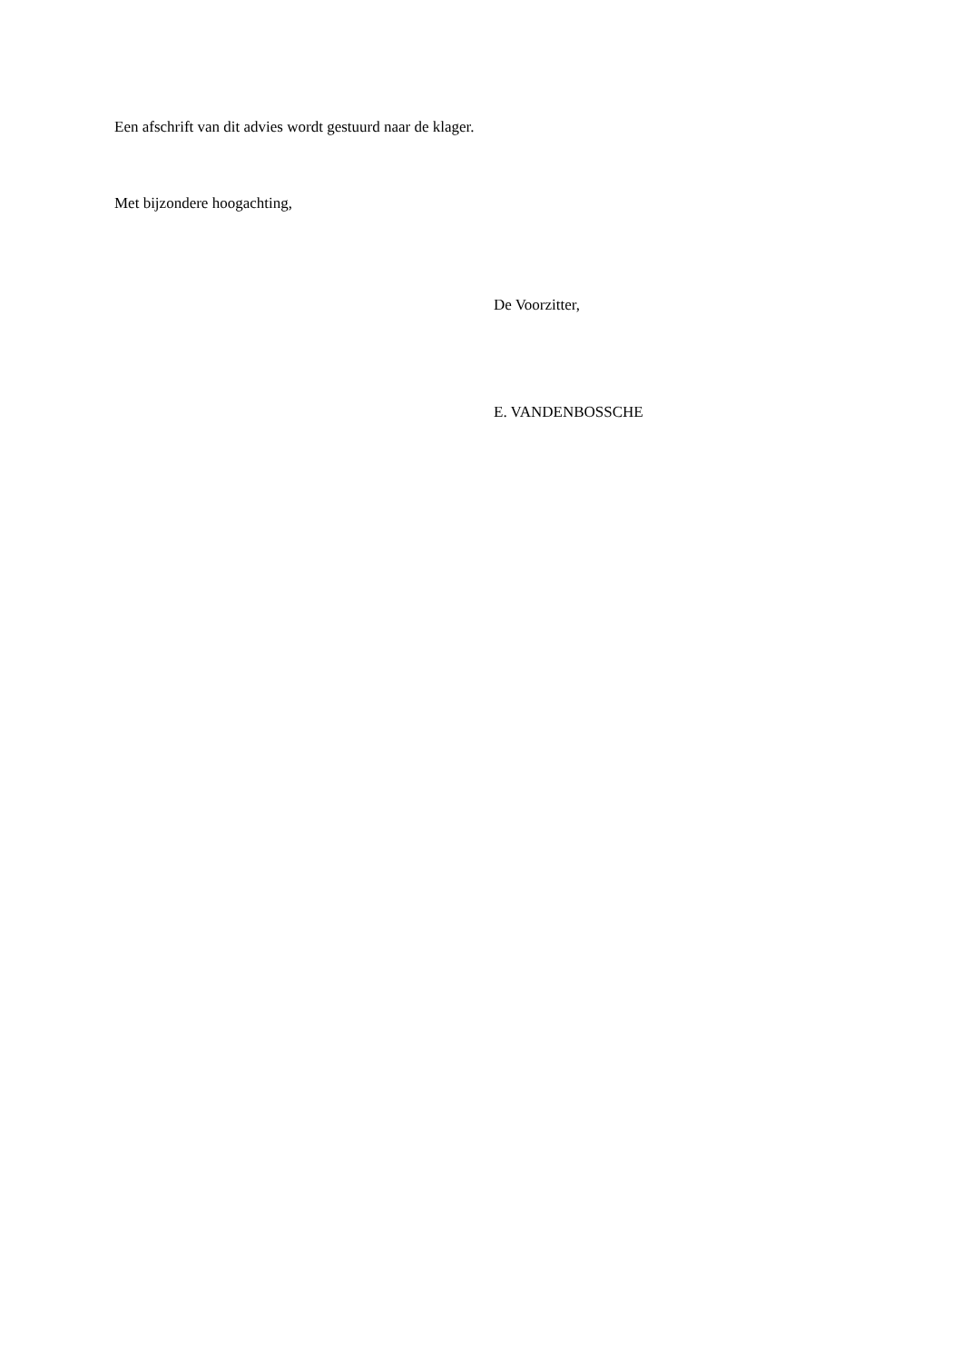Een afschrift van dit advies wordt gestuurd naar de klager.
Met bijzondere hoogachting,
De Voorzitter,
E. VANDENBOSSCHE